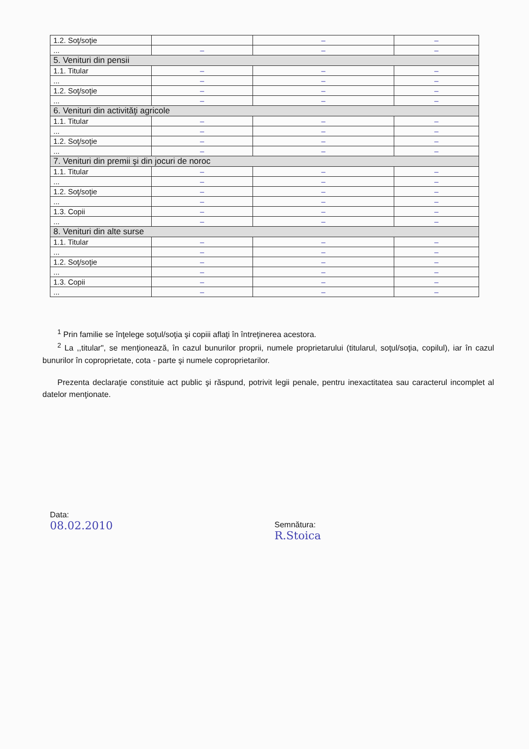| 1.2. Soţ/soţie | | – | – |
| ... | – | – | – |
| 5. Venituri din pensii | | | |
| 1.1. Titular | – | – | – |
| ... | – | – | – |
| 1.2. Soţ/soţie | – | – | – |
| ... | – | – | – |
| 6. Venituri din activităţi agricole | | | |
| 1.1. Titular | – | – | – |
| ... | – | – | – |
| 1.2. Soţ/soţie | – | – | – |
| ... | – | – | – |
| 7. Venituri din premii şi din jocuri de noroc | | | |
| 1.1. Titular | – | – | – |
| ... | – | – | – |
| 1.2. Soţ/soţie | – | – | – |
| ... | – | – | – |
| 1.3. Copii | – | – | – |
| ... | – | – | – |
| 8. Venituri din alte surse | | | |
| 1.1. Titular | – | – | – |
| ... | – | – | – |
| 1.2. Soţ/soţie | – | – | – |
| ... | – | – | – |
| 1.3. Copii | – | – | – |
| ... | – | – | – |
<sup>1</sup> Prin familie se înţelege soţul/soţia şi copiii aflaţi în întreţinerea acestora.
<sup>2</sup> La ,,titular", se menţionează, în cazul bunurilor proprii, numele proprietarului (titularul, soţul/soţia, copilul), iar în cazul bunurilor în coproprietate, cota - parte şi numele coproprietarilor.
Prezenta declaraţie constituie act public şi răspund, potrivit legii penale, pentru inexactitatea sau caracterul incomplet al datelor menţionate.
Data:
08.02.2010
Semnătura:
R.Stoica